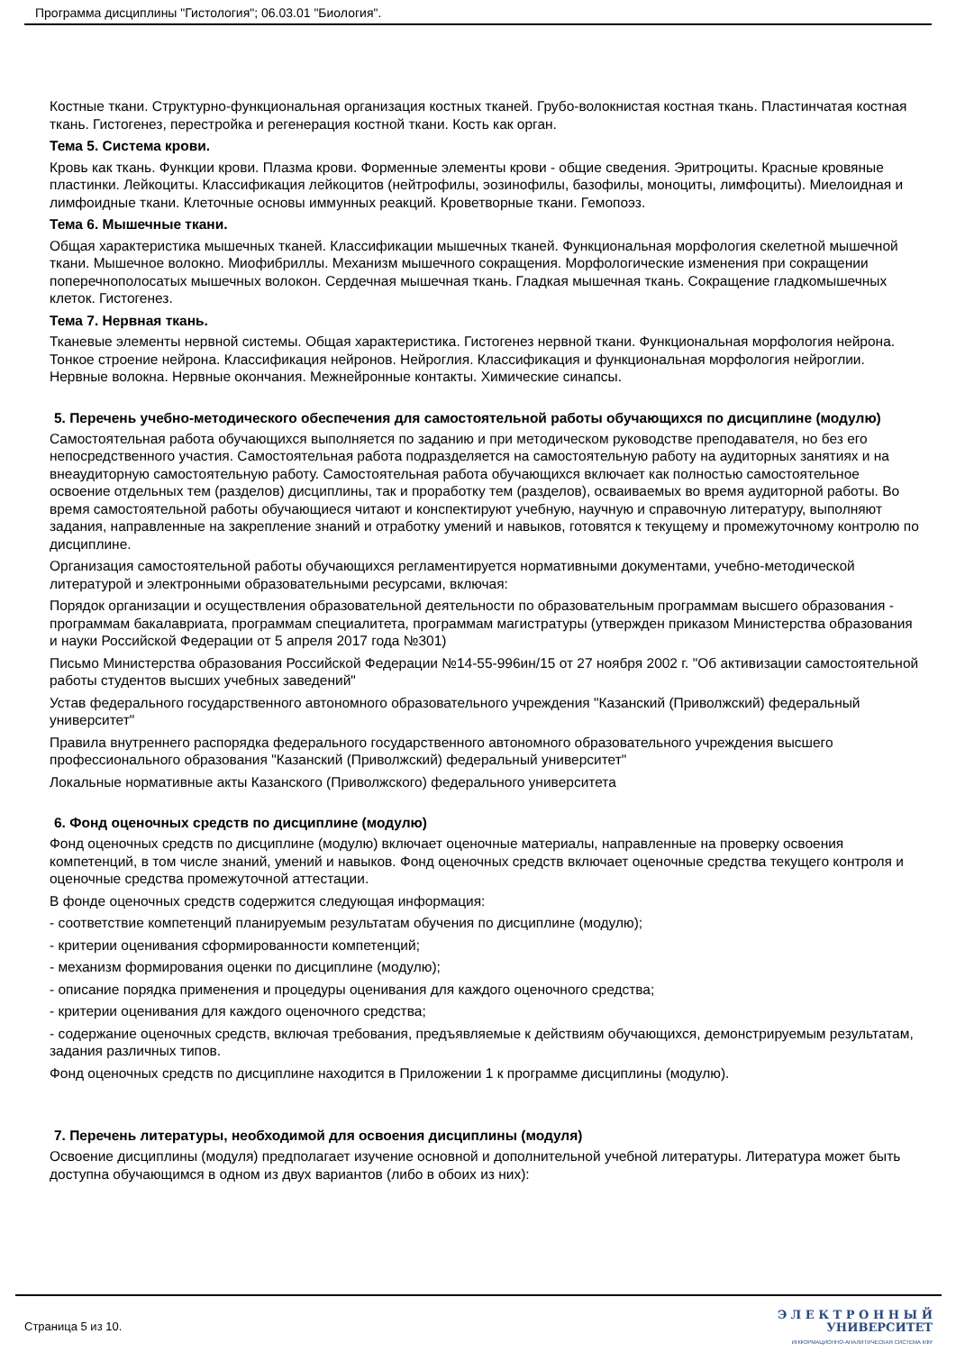Программа дисциплины "Гистология"; 06.03.01 "Биология".
Костные ткани. Структурно-функциональная организация костных тканей. Грубо-волокнистая костная ткань. Пластинчатая костная ткань. Гистогенез, перестройка и регенерация костной ткани. Кость как орган.
Тема 5. Система крови.
Кровь как ткань. Функции крови. Плазма крови. Форменные элементы крови - общие сведения. Эритроциты. Красные кровяные пластинки. Лейкоциты. Классификация лейкоцитов (нейтрофилы, эозинофилы, базофилы, моноциты, лимфоциты). Миелоидная и лимфоидные ткани. Клеточные основы иммунных реакций. Кроветворные ткани. Гемопоэз.
Тема 6. Мышечные ткани.
Общая характеристика мышечных тканей. Классификации мышечных тканей. Функциональная морфология скелетной мышечной ткани. Мышечное волокно. Миофибриллы. Механизм мышечного сокращения. Морфологические изменения при сокращении поперечнополосатых мышечных волокон. Сердечная мышечная ткань. Гладкая мышечная ткань. Сокращение гладкомышечных клеток. Гистогенез.
Тема 7. Нервная ткань.
Тканевые элементы нервной системы. Общая характеристика. Гистогенез нервной ткани. Функциональная морфология нейрона. Тонкое строение нейрона. Классификация нейронов. Нейроглия. Классификация и функциональная морфология нейроглии. Нервные волокна. Нервные окончания. Межнейронные контакты. Химические синапсы.
5. Перечень учебно-методического обеспечения для самостоятельной работы обучающихся по дисциплине (модулю)
Самостоятельная работа обучающихся выполняется по заданию и при методическом руководстве преподавателя, но без его непосредственного участия. Самостоятельная работа подразделяется на самостоятельную работу на аудиторных занятиях и на внеаудиторную самостоятельную работу. Самостоятельная работа обучающихся включает как полностью самостоятельное освоение отдельных тем (разделов) дисциплины, так и проработку тем (разделов), осваиваемых во время аудиторной работы. Во время самостоятельной работы обучающиеся читают и конспектируют учебную, научную и справочную литературу, выполняют задания, направленные на закрепление знаний и отработку умений и навыков, готовятся к текущему и промежуточному контролю по дисциплине.
Организация самостоятельной работы обучающихся регламентируется нормативными документами, учебно-методической литературой и электронными образовательными ресурсами, включая:
Порядок организации и осуществления образовательной деятельности по образовательным программам высшего образования - программам бакалавриата, программам специалитета, программам магистратуры (утвержден приказом Министерства образования и науки Российской Федерации от 5 апреля 2017 года №301)
Письмо Министерства образования Российской Федерации №14-55-996ин/15 от 27 ноября 2002 г. "Об активизации самостоятельной работы студентов высших учебных заведений"
Устав федерального государственного автономного образовательного учреждения "Казанский (Приволжский) федеральный университет"
Правила внутреннего распорядка федерального государственного автономного образовательного учреждения высшего профессионального образования "Казанский (Приволжский) федеральный университет"
Локальные нормативные акты Казанского (Приволжского) федерального университета
6. Фонд оценочных средств по дисциплине (модулю)
Фонд оценочных средств по дисциплине (модулю) включает оценочные материалы, направленные на проверку освоения компетенций, в том числе знаний, умений и навыков. Фонд оценочных средств включает оценочные средства текущего контроля и оценочные средства промежуточной аттестации.
В фонде оценочных средств содержится следующая информация:
- соответствие компетенций планируемым результатам обучения по дисциплине (модулю);
- критерии оценивания сформированности компетенций;
- механизм формирования оценки по дисциплине (модулю);
- описание порядка применения и процедуры оценивания для каждого оценочного средства;
- критерии оценивания для каждого оценочного средства;
- содержание оценочных средств, включая требования, предъявляемые к действиям обучающихся, демонстрируемым результатам, задания различных типов.
Фонд оценочных средств по дисциплине находится в Приложении 1 к программе дисциплины (модулю).
7. Перечень литературы, необходимой для освоения дисциплины (модуля)
Освоение дисциплины (модуля) предполагает изучение основной и дополнительной учебной литературы. Литература может быть доступна обучающимся в одном из двух вариантов (либо в обоих из них):
Страница 5 из 10.
Э Л Е К Т Р О Н Н Ы Й
УНИВЕРСИТЕТ
ИНФОРМАЦИОННО-АНАЛИТИЧЕСКАЯ СИСТЕМА КФУ